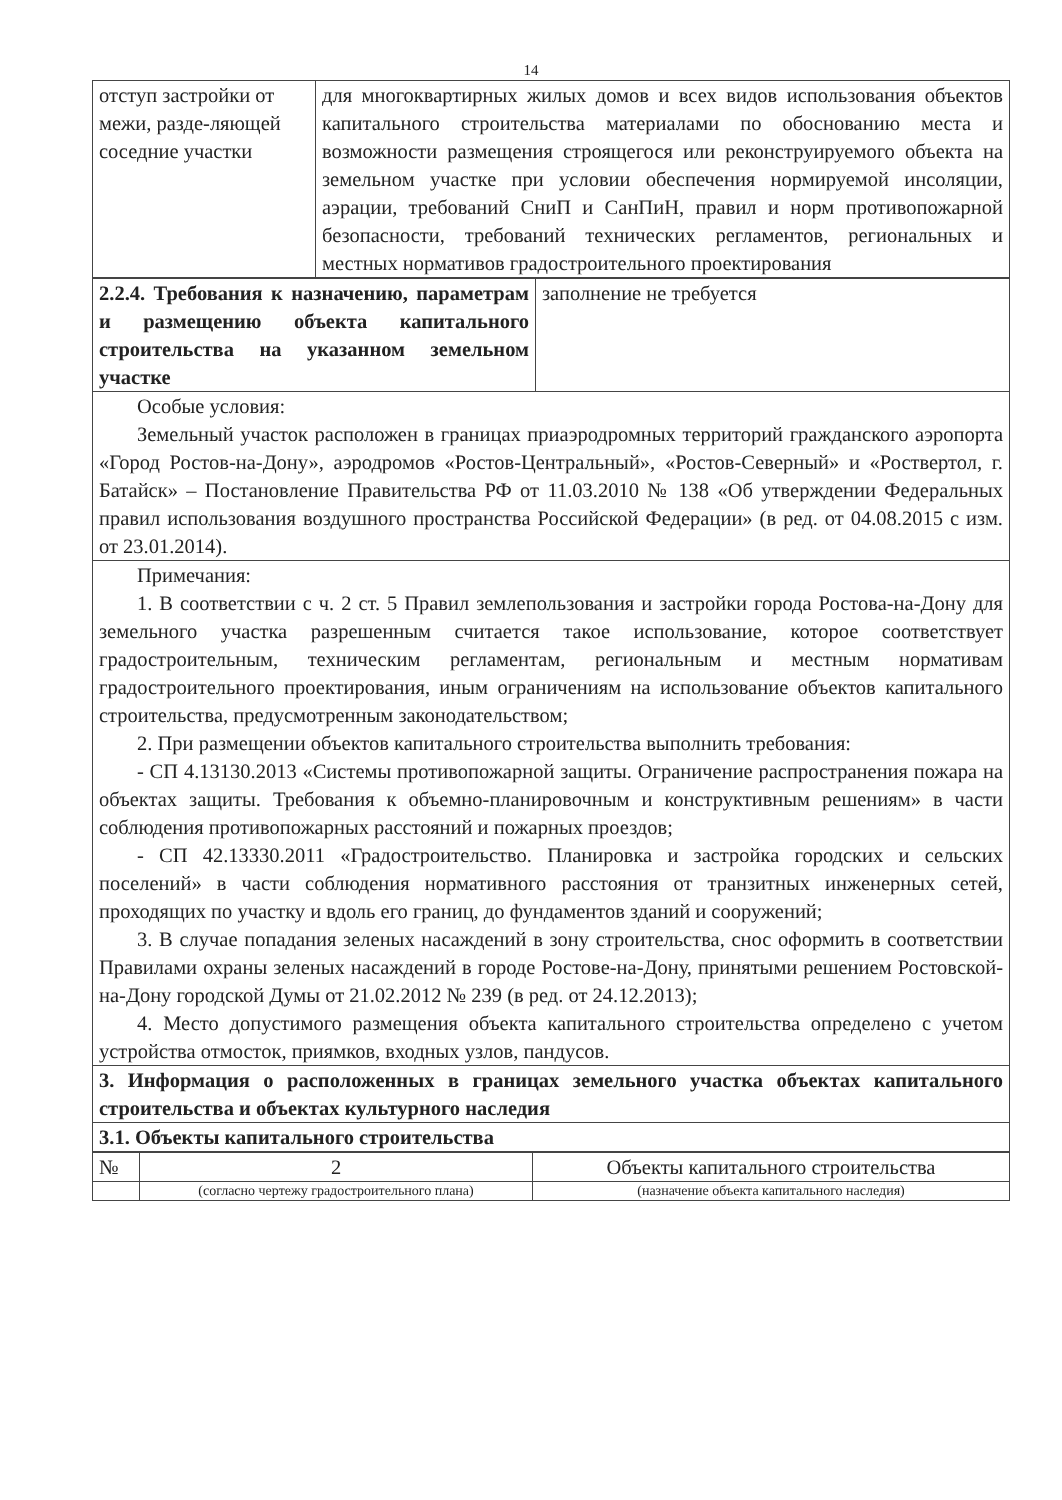14
| отступ застройки от межи, разде-ляющей соседние участки | для многоквартирных жилых домов и всех видов использования объектов капитального строительства материалами по обоснованию места и возможности размещения строящегося или реконструируемого объекта на земельном участке при условии обеспечения нормируемой инсоляции, аэрации, требований СниП и СанПиН, правил и норм противопожарной безопасности, требований технических регламентов, региональных и местных нормативов градостроительного проектирования |
| 2.2.4. Требования к назначению, параметрам и размещению объекта капитального строительства на указанном земельном участке | заполнение не требуется |
| Особые условия: Земельный участок расположен в границах приаэродромных территорий гражданского аэропорта «Город Ростов-на-Дону», аэродромов «Ростов-Центральный», «Ростов-Северный» и «Роствертол, г. Батайск» – Постановление Правительства РФ от 11.03.2010 № 138 «Об утверждении Федеральных правил использования воздушного пространства Российской Федерации» (в ред. от 04.08.2015 с изм. от 23.01.2014). | |
| Примечания: 1. В соответствии с ч. 2 ст. 5 Правил землепользования и застройки города Ростова-на-Дону для земельного участка разрешенным считается такое использование, которое соответствует градостроительным, техническим регламентам, региональным и местным нормативам градостроительного проектирования, иным ограничениям на использование объектов капитального строительства, предусмотренным законодательством; 2. При размещении объектов капитального строительства выполнить требования: - СП 4.13130.2013 «Системы противопожарной защиты. Ограничение распространения пожара на объектах защиты. Требования к объемно-планировочным и конструктивным решениям» в части соблюдения противопожарных расстояний и пожарных проездов; - СП 42.13330.2011 «Градостроительство. Планировка и застройка городских и сельских поселений» в части соблюдения нормативного расстояния от транзитных инженерных сетей, проходящих по участку и вдоль его границ, до фундаментов зданий и сооружений; 3. В случае попадания зеленых насаждений в зону строительства, снос оформить в соответствии Правилами охраны зеленых насаждений в городе Ростове-на-Дону, принятыми решением Ростовской-на-Дону городской Думы от 21.02.2012 № 239 (в ред. от 24.12.2013); 4. Место допустимого размещения объекта капитального строительства определено с учетом устройства отмосток, приямков, входных узлов, пандусов. | |
| 3. Информация о расположенных в границах земельного участка объектах капитального строительства и объектах культурного наследия | |
| 3.1. Объекты капитального строительства | |
| № | 2 | Объекты капитального строительства |
| | (согласно чертежу градостроительного плана) | (назначение объекта капитального наследия) |